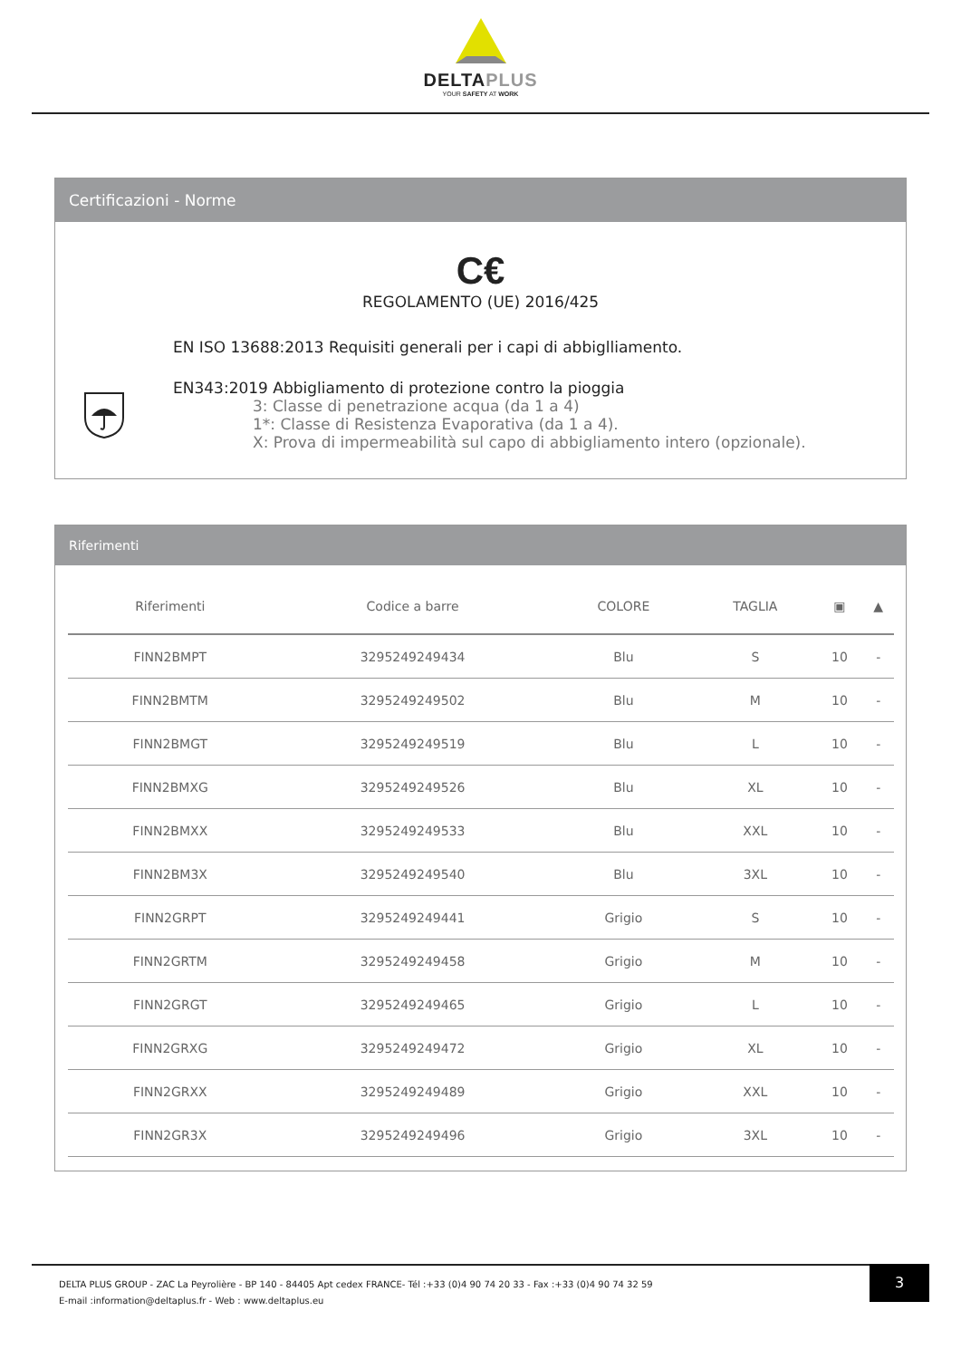DELTAPLUS
YOUR SAFETY AT WORK
Certificazioni - Norme
C€
REGOLAMENTO (UE) 2016/425
EN ISO 13688:2013 Requisiti generali per i capi di abbiglliamento.
EN343:2019 Abbigliamento di protezione contro la pioggia
3: Classe di penetrazione acqua (da 1 a 4)
1*: Classe di Resistenza Evaporativa (da 1 a 4).
X: Prova di impermeabilità sul capo di abbigliamento intero (opzionale).
Riferimenti
| Riferimenti | Codice a barre | COLORE | TAGLIA | ▣ | ▲ |
| --- | --- | --- | --- | --- | --- |
| FINN2BMPT | 3295249249434 | Blu | S | 10 | - |
| FINN2BMTM | 3295249249502 | Blu | M | 10 | - |
| FINN2BMGT | 3295249249519 | Blu | L | 10 | - |
| FINN2BMXG | 3295249249526 | Blu | XL | 10 | - |
| FINN2BMXX | 3295249249533 | Blu | XXL | 10 | - |
| FINN2BM3X | 3295249249540 | Blu | 3XL | 10 | - |
| FINN2GRPT | 3295249249441 | Grigio | S | 10 | - |
| FINN2GRTM | 3295249249458 | Grigio | M | 10 | - |
| FINN2GRGT | 3295249249465 | Grigio | L | 10 | - |
| FINN2GRXG | 3295249249472 | Grigio | XL | 10 | - |
| FINN2GRXX | 3295249249489 | Grigio | XXL | 10 | - |
| FINN2GR3X | 3295249249496 | Grigio | 3XL | 10 | - |
DELTA PLUS GROUP - ZAC La Peyrolière - BP 140 - 84405 Apt cedex FRANCE- Tél :+33 (0)4 90 74 20 33 - Fax :+33 (0)4 90 74 32 59
E-mail :information@deltaplus.fr - Web : www.deltaplus.eu
3